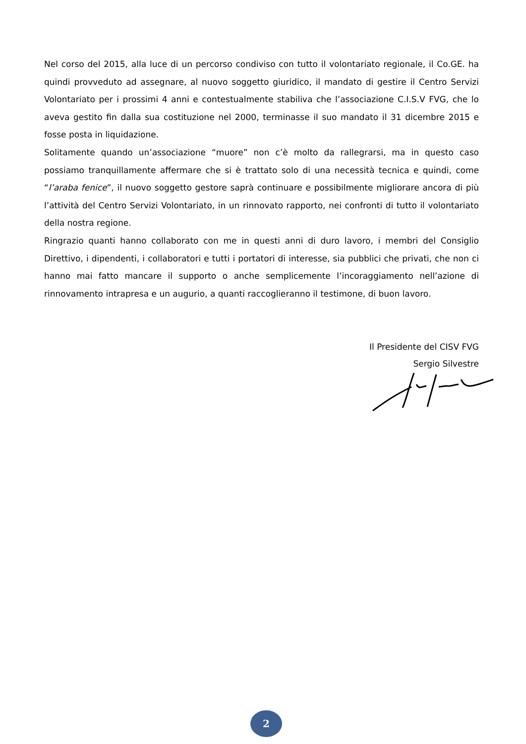Nel corso del 2015, alla luce di un percorso condiviso con tutto il volontariato regionale, il Co.GE. ha quindi provveduto ad assegnare, al nuovo soggetto giuridico, il mandato di gestire il Centro Servizi Volontariato per i prossimi 4 anni e contestualmente stabiliva che l’associazione C.I.S.V FVG, che lo aveva gestito fin dalla sua costituzione nel 2000, terminasse il suo mandato il 31 dicembre 2015 e fosse posta in liquidazione.
Solitamente quando un’associazione “muore” non c’è molto da rallegrarsi, ma in questo caso possiamo tranquillamente affermare che si è trattato solo di una necessità tecnica e quindi, come “l’araba fenice”, il nuovo soggetto gestore saprà continuare e possibilmente migliorare ancora di più l’attività del Centro Servizi Volontariato, in un rinnovato rapporto, nei confronti di tutto il volontariato della nostra regione.
Ringrazio quanti hanno collaborato con me in questi anni di duro lavoro, i membri del Consiglio Direttivo, i dipendenti, i collaboratori e tutti i portatori di interesse, sia pubblici che privati, che non ci hanno mai fatto mancare il supporto o anche semplicemente l’incoraggiamento nell’azione di rinnovamento intrapresa e un augurio, a quanti raccoglieranno il testimone, di buon lavoro.
Il Presidente del CISV FVG
Sergio Silvestre
2